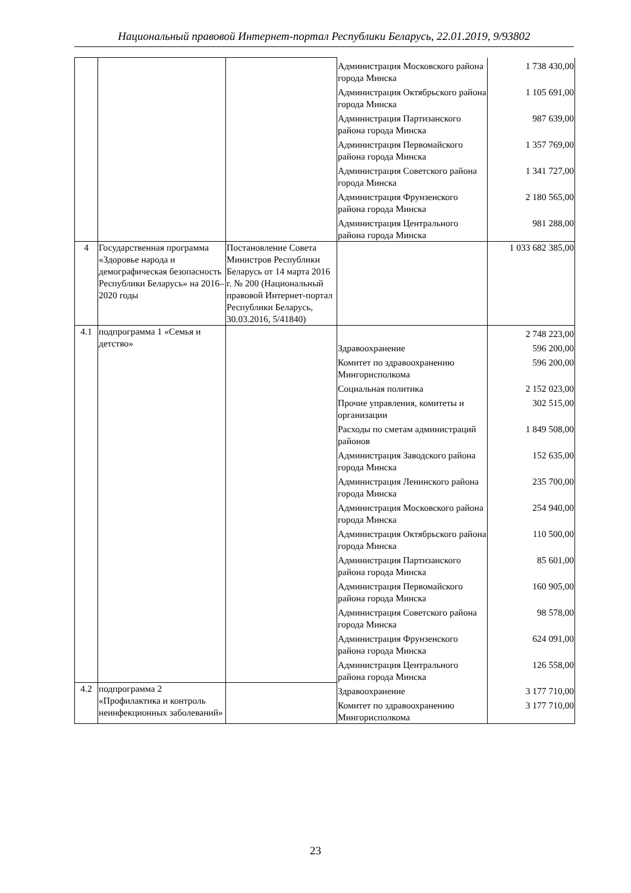Национальный правовой Интернет-портал Республики Беларусь, 22.01.2019, 9/93802
| | | | Администрация Московского района города Минска | 1 738 430,00 |
| | | | Администрация Октябрьского района города Минска | 1 105 691,00 |
| | | | Администрация Партизанского района города Минска | 987 639,00 |
| | | | Администрация Первомайского района города Минска | 1 357 769,00 |
| | | | Администрация Советского района города Минска | 1 341 727,00 |
| | | | Администрация Фрунзенского района города Минска | 2 180 565,00 |
| | | | Администрация Центрального района города Минска | 981 288,00 |
| 4 | Государственная программа «Здоровье народа и демографическая безопасность Республики Беларусь» на 2016– 2020 годы | Постановление Совета Министров Республики Беларусь от 14 марта 2016 г. № 200 (Национальный правовой Интернет-портал Республики Беларусь, 30.03.2016, 5/41840) | | 1 033 682 385,00 |
| 4.1 | подпрограмма 1 «Семья и детство» | | | 2 748 223,00 |
| | | | Здравоохранение | 596 200,00 |
| | | | Комитет по здравоохранению Мингорисполкома | 596 200,00 |
| | | | Социальная политика | 2 152 023,00 |
| | | | Прочие управления, комитеты и организации | 302 515,00 |
| | | | Расходы по сметам администраций районов | 1 849 508,00 |
| | | | Администрация Заводского района города Минска | 152 635,00 |
| | | | Администрация Ленинского района города Минска | 235 700,00 |
| | | | Администрация Московского района города Минска | 254 940,00 |
| | | | Администрация Октябрьского района города Минска | 110 500,00 |
| | | | Администрация Партизанского района города Минска | 85 601,00 |
| | | | Администрация Первомайского района города Минска | 160 905,00 |
| | | | Администрация Советского района города Минска | 98 578,00 |
| | | | Администрация Фрунзенского района города Минска | 624 091,00 |
| | | | Администрация Центрального района города Минска | 126 558,00 |
| 4.2 | подпрограмма 2 «Профилактика и контроль неинфекционных заболеваний» | | Здравоохранение | 3 177 710,00 |
| | | | Комитет по здравоохранению Мингорисполкома | 3 177 710,00 |
23